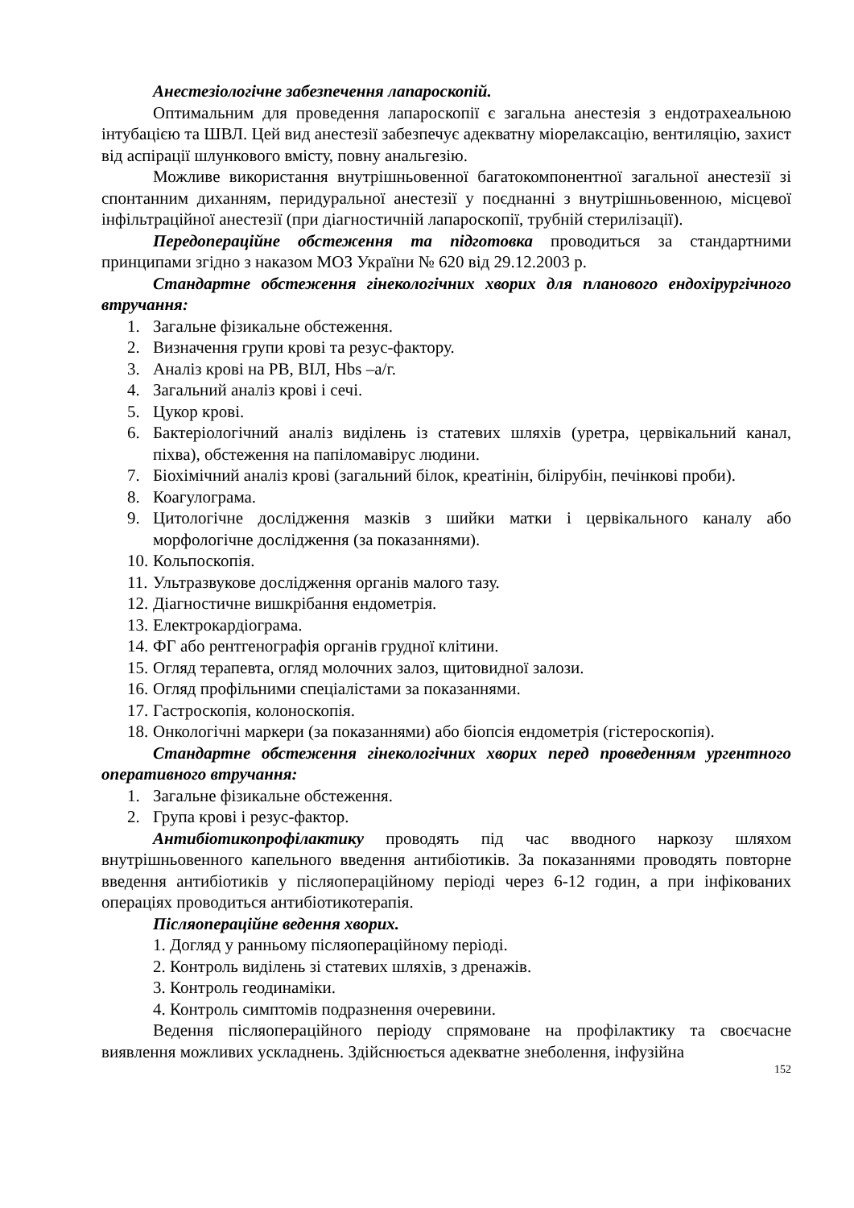Анестезіологічне забезпечення лапароскопій.
Оптимальним для проведення лапароскопії є загальна анестезія з ендотрахеальною інтубацією та ШВЛ. Цей вид анестезії забезпечує адекватну міорелаксацію, вентиляцію, захист від аспірації шлункового вмісту, повну анальгезію.
Можливе використання внутрішньовенної багатокомпонентної загальної анестезії зі спонтанним диханням, перидуральної анестезії у поєднанні з внутрішньовенною, місцевої інфільтраційної анестезії (при діагностичній лапароскопії, трубній стерилізації).
Передопераційне обстеження та підготовка проводиться за стандартними принципами згідно з наказом МОЗ України № 620 від 29.12.2003 р.
Стандартне обстеження гінекологічних хворих для планового ендохірургічного втручання:
1. Загальне фізикальне обстеження.
2. Визначення групи крові та резус-фактору.
3. Аналіз крові на РВ, ВІЛ, Hbs –а/г.
4. Загальний аналіз крові і сечі.
5. Цукор крові.
6. Бактеріологічний аналіз виділень із статевих шляхів (уретра, цервікальний канал, піхва), обстеження на папіломавірус людини.
7. Біохімічний аналіз крові (загальний білок, креатінін, білірубін, печінкові проби).
8. Коагулограма.
9. Цитологічне дослідження мазків з шийки матки і цервікального каналу або морфологічне дослідження (за показаннями).
10. Кольпоскопія.
11. Ультразвукове дослідження органів малого тазу.
12. Діагностичне вишкрібання ендометрія.
13. Електрокардіограма.
14. ФГ або рентгенографія органів грудної клітини.
15. Огляд терапевта, огляд молочних залоз, щитовидної залози.
16. Огляд профільними спеціалістами за показаннями.
17. Гастроскопія, колоноскопія.
18. Онкологічні маркери (за показаннями) або біопсія ендометрія (гістероскопія).
Стандартне обстеження гінекологічних хворих перед проведенням ургентного оперативного втручання:
1. Загальне фізикальне обстеження.
2. Група крові і резус-фактор.
Антибіотикопрофілактику проводять під час вводного наркозу шляхом внутрішньовенного капельного введення антибіотиків. За показаннями проводять повторне введення антибіотиків у післяопераційному періоді через 6-12 годин, а при інфікованих операціях проводиться антибіотикотерапія.
Післяопераційне ведення хворих.
1. Догляд у ранньому післяопераційному періоді.
2. Контроль виділень зі статевих шляхів, з дренажів.
3. Контроль геодинаміки.
4. Контроль симптомів подразнення очеревини.
Ведення післяопераційного періоду спрямоване на профілактику та своєчасне виявлення можливих ускладнень. Здійснюється адекватне знеболення, інфузійна
152